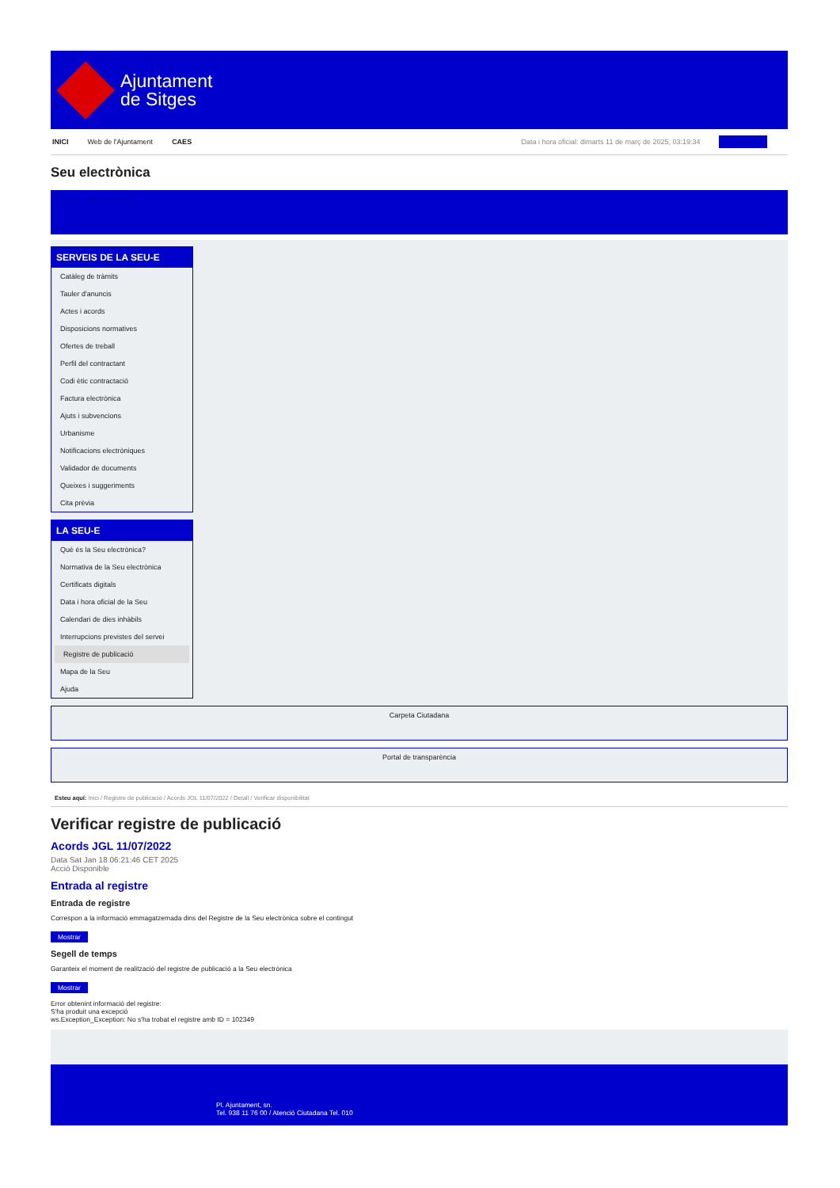Ajuntament
de Sitges
INICI Web de l'Ajuntament CAES Data i hora oficial: dimarts 11 de març de 2025, 03:19:34 Sincronitza
Seu electrònica
Obtenir còpia autèntica
SERVEIS DE LA SEU-E
Catàleg de tràmits
Tauler d'anuncis
Actes i acords
Disposicions normatives
Ofertes de treball
Perfil del contractant
Codi ètic contractació
Factura electrònica
Ajuts i subvencions
Urbanisme
Notificacions electròniques
Validador de documents
Queixes i suggeriments
Cita prèvia
LA SEU-E
Què és la Seu electrònica?
Normativa de la Seu electrònica
Certificats digitals
Data i hora oficial de la Seu
Calendari de dies inhàbils
Interrupcions previstes del servei
Registre de publicació
Mapa de la Seu
Ajuda
Carpeta Ciutadana
Portal de transparència
Esteu aquí: Inici / Registre de publicació / Acords JGL 11/07/2022 / Detall / Verificar disponibilitat
Verificar registre de publicació
Acords JGL 11/07/2022
Data Sat Jan 18 06:21:46 CET 2025
Acció Disponible
Entrada al registre
Entrada de registre
Correspon a la informació emmagatzemada dins del Registre de la Seu electrònica sobre el contingut
Mostrar
Segell de temps
Garanteix el moment de realització del registre de publicació a la Seu electrònica
Mostrar
Error obtenint informació del registre:
S'ha produit una excepció
ws.Exception_Exception: No s'ha trobat el registre amb ID = 102349
Pl. Ajuntament, sn.
Tel. 938 11 76 00 / Atenció Ciutadana Tel. 010